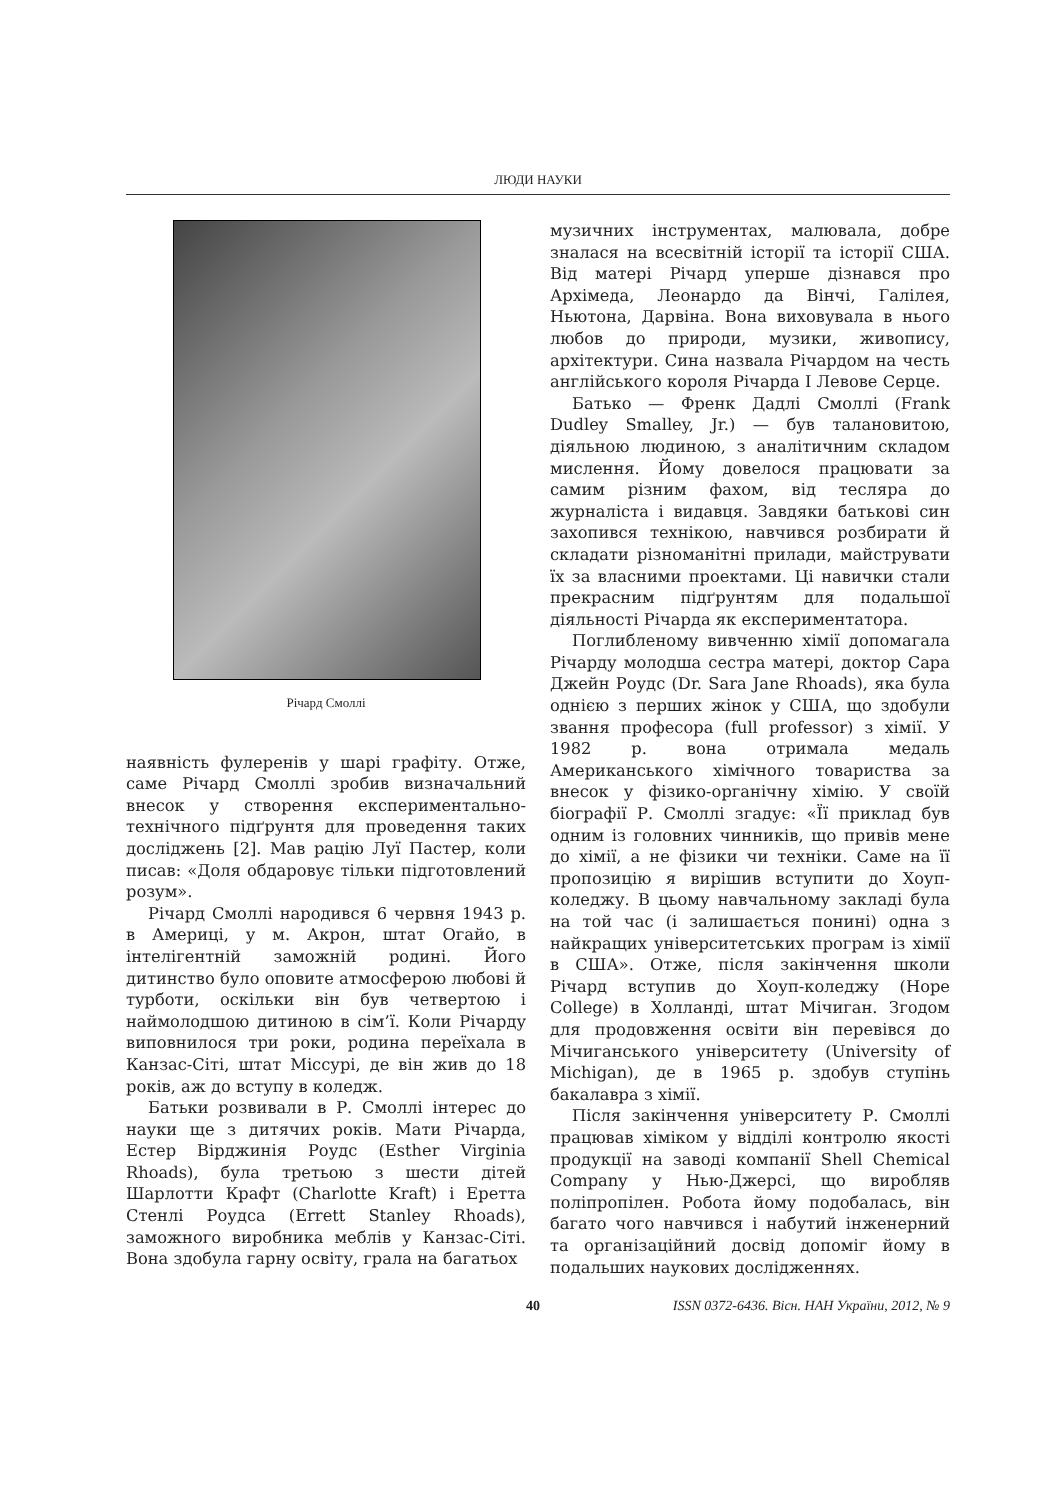ЛЮДИ НАУКИ
Річард Смоллі
наявність фулеренів у шарі графіту. Отже, саме Річард Смоллі зробив визначальний внесок у створення експериментально-технічного підґрунтя для проведення таких досліджень [2]. Мав рацію Луї Пастер, коли писав: «Доля обдаровує тільки підготовлений розум».
Річард Смоллі народився 6 червня 1943 р. в Америці, у м. Акрон, штат Огайо, в інтелігентній заможній родині. Його дитинство було оповите атмосферою любові й турботи, оскільки він був четвертою і наймолодшою дитиною в сім’ї. Коли Річарду виповнилося три роки, родина переїхала в Канзас-Сіті, штат Міссурі, де він жив до 18 років, аж до вступу в коледж.
Батьки розвивали в Р. Смоллі інтерес до науки ще з дитячих років. Мати Річарда, Естер Вірджинія Роудс (Esther Virginia Rhoads), була третьою з шести дітей Шарлотти Крафт (Charlotte Kraft) і Еретта Стенлі Роудса (Errett Stanley Rhoads), заможного виробника меблів у Канзас-Сіті. Вона здобула гарну освіту, грала на багатьох
музичних інструментах, малювала, добре зналася на всесвітній історії та історії США. Від матері Річард уперше дізнався про Архімеда, Леонардо да Вінчі, Галілея, Ньютона, Дарвіна. Вона виховувала в нього любов до природи, музики, живопису, архітектури. Сина назвала Річардом на честь англійського короля Річарда І Левове Серце.
Батько — Френк Дадлі Смоллі (Frank Dudley Smalley, Jr.) — був талановитою, діяльною людиною, з аналітичним складом мислення. Йому довелося працювати за самим різним фахом, від тесляра до журналіста і видавця. Завдяки батькові син захопився технікою, навчився розбирати й складати різноманітні прилади, майструвати їх за власними проектами. Ці навички стали прекрасним підґрунтям для подальшої діяльності Річарда як експериментатора.
Поглибленому вивченню хімії допомагала Річарду молодша сестра матері, доктор Сара Джейн Роудс (Dr. Sara Jane Rhoads), яка була однією з перших жінок у США, що здобули звання професора (full professor) з хімії. У 1982 р. вона отримала медаль Американського хімічного товариства за внесок у фізико-органічну хімію. У своїй біографії Р. Смоллі згадує: «Її приклад був одним із головних чинників, що привів мене до хімії, а не фізики чи техніки. Саме на її пропозицію я вирішив вступити до Хоуп-коледжу. В цьому навчальному закладі була на той час (і залишається понині) одна з найкращих університетських програм із хімії в США». Отже, після закінчення школи Річард вступив до Хоуп-коледжу (Hope College) в Холланді, штат Мічиган. Згодом для продовження освіти він перевівся до Мічиганського університету (University of Michigan), де в 1965 р. здобув ступінь бакалавра з хімії.
Після закінчення університету Р. Смоллі працював хіміком у відділі контролю якості продукції на заводі компанії Shell Chemical Company у Нью-Джерсі, що виробляв поліпропілен. Робота йому подобалась, він багато чого навчився і набутий інженерний та організаційний досвід допоміг йому в подальших наукових дослідженнях.
40 ISSN 0372-6436. Вісн. НАН України, 2012, № 9